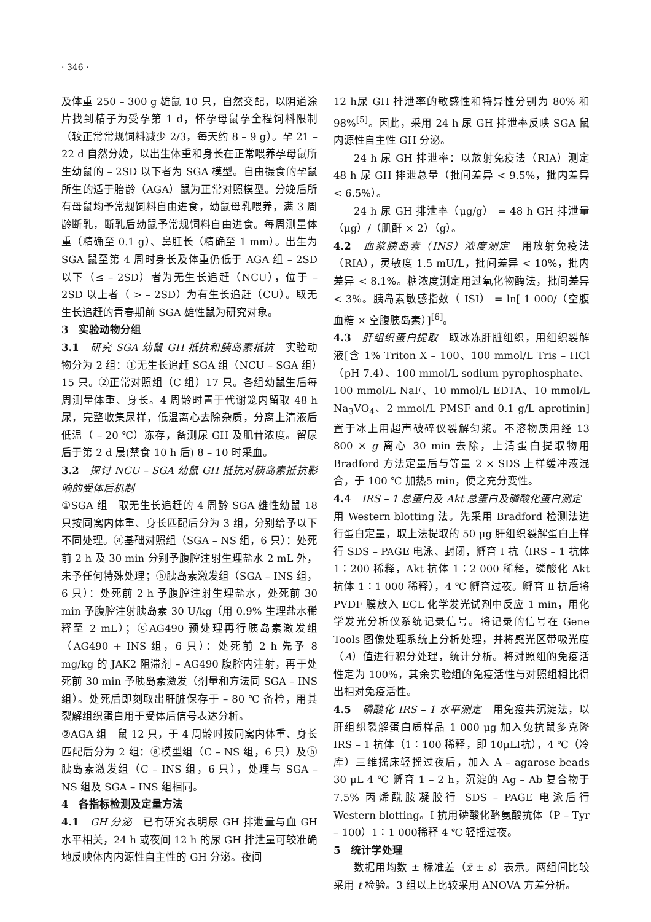· 346 ·
及体重 250 – 300 g 雄鼠 10 只，自然交配，以阴道涂片找到精子为受孕第 1 d，怀孕母鼠孕全程饲料限制（较正常常规饲料减少 2/3，每天约 8 – 9 g）。孕 21 – 22 d 自然分娩，以出生体重和身长在正常喂养孕母鼠所生幼鼠的 – 2SD 以下者为 SGA 模型。自由摄食的孕鼠所生的适于胎龄（AGA）鼠为正常对照模型。分娩后所有母鼠均予常规饲料自由进食，幼鼠母乳喂养，满 3 周龄断乳，断乳后幼鼠予常规饲料自由进食。每周测量体重（精确至 0.1 g）、鼻肛长（精确至 1 mm）。出生为 SGA 鼠至第 4 周时身长及体重仍低于 AGA 组 – 2SD 以下（≤ – 2SD）者为无生长追赶（NCU），位于 – 2SD 以上者（ > – 2SD）为有生长追赶（CU）。取无生长追赶的青春期前 SGA 雄性鼠为研究对象。
3　实验动物分组
3.1　研究 SGA 幼鼠 GH 抵抗和胰岛素抵抗　实验动物分为 2 组：①无生长追赶 SGA 组（NCU – SGA 组）15 只。②正常对照组（C 组）17 只。各组幼鼠生后每周测量体重、身长。4 周龄时置于代谢笼内留取 48 h 尿，完整收集尿样，低温离心去除杂质，分离上清液后低温（ – 20 ℃）冻存，备测尿 GH 及肌苷浓度。留尿后于第 2 d 晨(禁食 10 h 后) 8 – 10 时采血。
3.2　探讨 NCU – SGA 幼鼠 GH 抵抗对胰岛素抵抗影响的受体后机制
①SGA 组　取无生长追赶的 4 周龄 SGA 雄性幼鼠 18 只按同窝内体重、身长匹配后分为 3 组，分别给予以下不同处理。ⓐ基础对照组（SGA – NS 组，6 只）：处死前 2 h 及 30 min 分别予腹腔注射生理盐水 2 mL 外，未予任何特殊处理；ⓑ胰岛素激发组（SGA – INS 组，6 只）：处死前 2 h 予腹腔注射生理盐水，处死前 30 min 予腹腔注射胰岛素 30 U/kg（用 0.9% 生理盐水稀释至 2 mL）；ⓒAG490 预处理再行胰岛素激发组（AG490 + INS 组，6 只）：处死前 2 h 先予 8 mg/kg 的 JAK2 阻滞剂 – AG490 腹腔内注射，再于处死前 30 min 予胰岛素激发（剂量和方法同 SGA – INS 组）。处死后即刻取出肝脏保存于 – 80 ℃ 备检，用其裂解组织蛋白用于受体后信号表达分析。
②AGA 组　鼠 12 只，于 4 周龄时按同窝内体重、身长匹配后分为 2 组：ⓐ模型组（C – NS 组，6 只）及ⓑ胰岛素激发组（C – INS 组，6 只），处理与 SGA – NS 组及 SGA – INS 组相同。
4　各指标检测及定量方法
4.1　GH 分泌　已有研究表明尿 GH 排泄量与血 GH 水平相关，24 h 或夜间 12 h 的尿 GH 排泄量可较准确地反映体内内源性自主性的 GH 分泌。夜间
12 h尿 GH 排泄率的敏感性和特异性分别为 80% 和 98%<sup>[5]</sup>。因此，采用 24 h 尿 GH 排泄率反映 SGA 鼠内源性自主性 GH 分泌。
24 h 尿 GH 排泄率：以放射免疫法（RIA）测定 48 h 尿 GH 排泄总量（批间差异 < 9.5%，批内差异 < 6.5%）。
24 h 尿 GH 排泄率（μg/g） = 48 h GH 排泄量（μg）/（肌酐 × 2）（g）。
4.2　血浆胰岛素（INS）浓度测定　用放射免疫法（RIA），灵敏度 1.5 mU/L，批间差异 < 10%，批内差异 < 8.1%。糖浓度测定用过氧化物酶法，批间差异 < 3%。胰岛素敏感指数（ ISI） = ln[ 1 000/（空腹血糖 × 空腹胰岛素）]<sup>[6]</sup>。
4.3　肝组织蛋白提取　取冰冻肝脏组织，用组织裂解液[含 1% Triton X – 100、100 mmol/L Tris – HCl（pH 7.4）、100 mmol/L sodium pyrophosphate、100 mmol/L NaF、10 mmol/L EDTA、10 mmol/L Na<sub>3</sub>VO<sub>4</sub>、2 mmol/L PMSF and 0.1 g/L aprotinin]置于冰上用超声破碎仪裂解匀浆。不溶物质用经 13 800 × g 离心 30 min 去除，上清蛋白提取物用 Bradford 方法定量后与等量 2 × SDS 上样缓冲液混合，于 100 ℃ 加热5 min，使之充分变性。
4.4　IRS – 1 总蛋白及 Akt 总蛋白及磷酸化蛋白测定　用 Western blotting 法。先采用 Bradford 检测法进行蛋白定量，取上法提取的 50 μg 肝组织裂解蛋白上样行 SDS – PAGE 电泳、封闭，孵育 Ⅰ 抗（IRS – 1 抗体 1∶200 稀释，Akt 抗体 1∶2 000 稀释，磷酸化 Akt 抗体 1∶1 000 稀释），4 ℃ 孵育过夜。孵育 Ⅱ 抗后将 PVDF 膜放入 ECL 化学发光试剂中反应 1 min，用化学发光分析仪系统记录信号。将记录的信号在 Gene Tools 图像处理系统上分析处理，并将感光区带吸光度（A）值进行积分处理，统计分析。将对照组的免疫活性定为 100%，其余实验组的免疫活性与对照组相比得出相对免疫活性。
4.5　磷酸化 IRS – 1 水平测定　用免疫共沉淀法，以肝组织裂解蛋白质样品 1 000 μg 加入兔抗鼠多克隆 IRS – 1 抗体（1∶100 稀释，即 10μLI抗），4 ℃（冷库）三维摇床轻摇过夜后，加入 A – agarose beads 30 μL 4 ℃ 孵育 1 – 2 h，沉淀的 Ag – Ab 复合物于 7.5% 丙烯酰胺凝胶行 SDS – PAGE 电泳后行 Western blotting。Ⅰ 抗用磷酸化酪氨酸抗体（P – Tyr – 100）1∶1 000稀释 4 ℃ 轻摇过夜。
5　统计学处理
数据用均数 ± 标准差（x̄ ± s）表示。两组间比较采用 t 检验。3 组以上比较采用 ANOVA 方差分析。